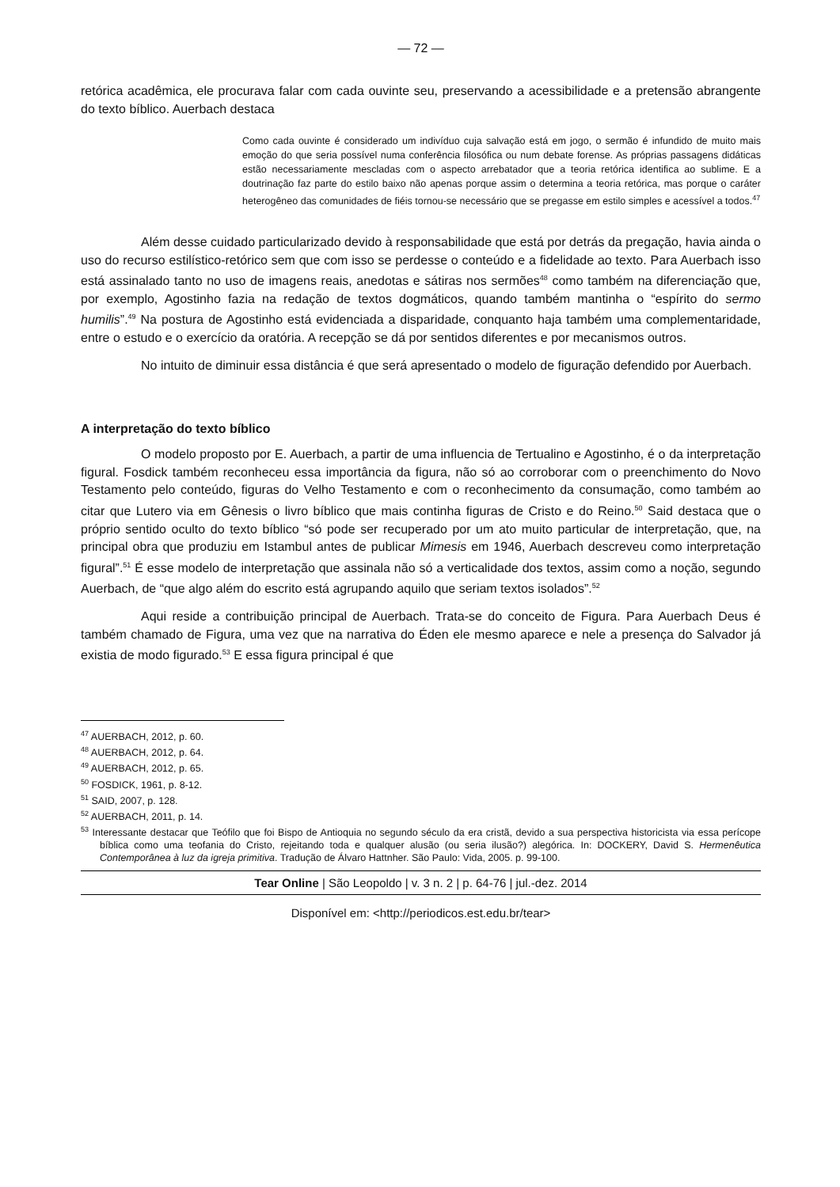— 72 —
retórica acadêmica, ele procurava falar com cada ouvinte seu, preservando a acessibilidade e a pretensão abrangente do texto bíblico. Auerbach destaca
Como cada ouvinte é considerado um indivíduo cuja salvação está em jogo, o sermão é infundido de muito mais emoção do que seria possível numa conferência filosófica ou num debate forense. As próprias passagens didáticas estão necessariamente mescladas com o aspecto arrebatador que a teoria retórica identifica ao sublime. E a doutrinação faz parte do estilo baixo não apenas porque assim o determina a teoria retórica, mas porque o caráter heterogêneo das comunidades de fiéis tornou-se necessário que se pregasse em estilo simples e acessível a todos.<sup>47</sup>
Além desse cuidado particularizado devido à responsabilidade que está por detrás da pregação, havia ainda o uso do recurso estilístico-retórico sem que com isso se perdesse o conteúdo e a fidelidade ao texto. Para Auerbach isso está assinalado tanto no uso de imagens reais, anedotas e sátiras nos sermões<sup>48</sup> como também na diferenciação que, por exemplo, Agostinho fazia na redação de textos dogmáticos, quando também mantinha o “espírito do sermo humilis”.<sup>49</sup> Na postura de Agostinho está evidenciada a disparidade, conquanto haja também uma complementaridade, entre o estudo e o exercício da oratória. A recepção se dá por sentidos diferentes e por mecanismos outros.
No intuito de diminuir essa distância é que será apresentado o modelo de figuração defendido por Auerbach.
A interpretação do texto bíblico
O modelo proposto por E. Auerbach, a partir de uma influencia de Tertualino e Agostinho, é o da interpretação figural. Fosdick também reconheceu essa importância da figura, não só ao corroborar com o preenchimento do Novo Testamento pelo conteúdo, figuras do Velho Testamento e com o reconhecimento da consumação, como também ao citar que Lutero via em Gênesis o livro bíblico que mais continha figuras de Cristo e do Reino.<sup>50</sup> Said destaca que o próprio sentido oculto do texto bíblico “só pode ser recuperado por um ato muito particular de interpretação, que, na principal obra que produziu em Istambul antes de publicar Mimesis em 1946, Auerbach descreveu como interpretação figural”.<sup>51</sup> É esse modelo de interpretação que assinala não só a verticalidade dos textos, assim como a noção, segundo Auerbach, de “que algo além do escrito está agrupando aquilo que seriam textos isolados”.<sup>52</sup>
Aqui reside a contribuição principal de Auerbach. Trata-se do conceito de Figura. Para Auerbach Deus é também chamado de Figura, uma vez que na narrativa do Éden ele mesmo aparece e nele a presença do Salvador já existia de modo figurado.<sup>53</sup> E essa figura principal é que
<sup>47</sup> AUERBACH, 2012, p. 60.
<sup>48</sup> AUERBACH, 2012, p. 64.
<sup>49</sup> AUERBACH, 2012, p. 65.
<sup>50</sup> FOSDICK, 1961, p. 8-12.
<sup>51</sup> SAID, 2007, p. 128.
<sup>52</sup> AUERBACH, 2011, p. 14.
<sup>53</sup> Interessante destacar que Teófilo que foi Bispo de Antioquia no segundo século da era cristã, devido a sua perspectiva historicista via essa perícope bíblica como uma teofania do Cristo, rejeitando toda e qualquer alusão (ou seria ilusão?) alegórica. In: DOCKERY, David S. Hermenêutica Contemporânea à luz da igreja primitiva. Tradução de Álvaro Hattnher. São Paulo: Vida, 2005. p. 99-100.
Tear Online | São Leopoldo | v. 3 n. 2 | p. 64-76 | jul.-dez. 2014
Disponível em: <http://periodicos.est.edu.br/tear>